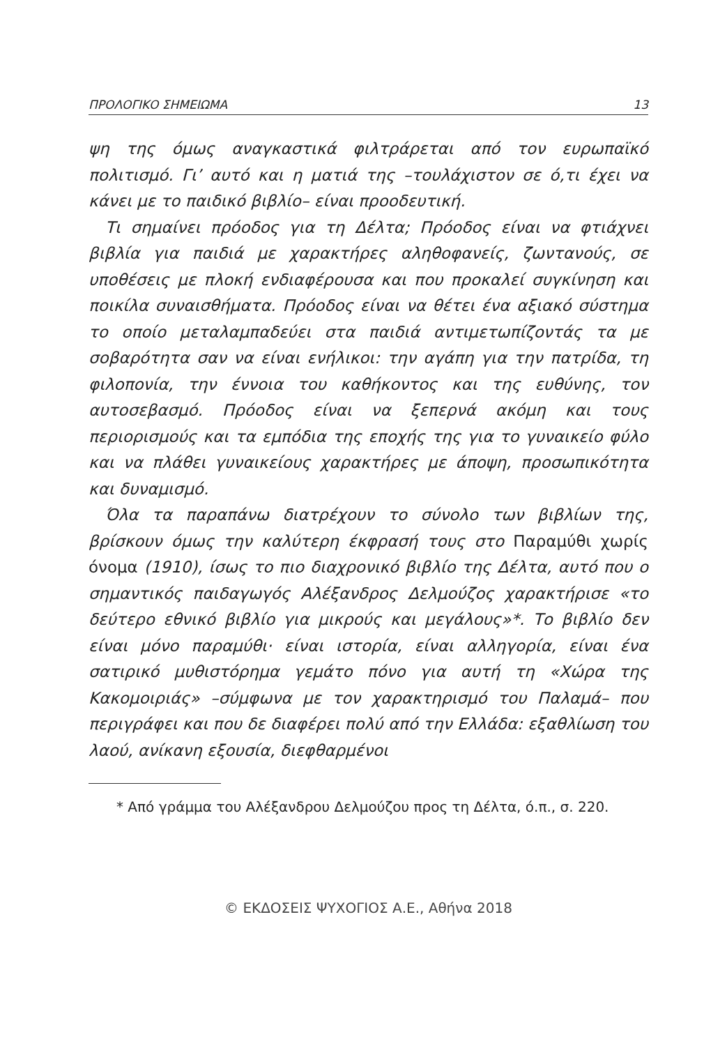ΠΡΟΛΟΓΙΚΟ ΣΗΜΕΙΩΜΑ 13
ψη της όμως αναγκαστικά φιλτράρεται από τον ευρωπαϊκό πολιτισμό. Γι’ αυτό και η ματιά της –τουλάχιστον σε ό,τι έχει να κάνει με το παιδικό βιβλίο– είναι προοδευτική.
Τι σημαίνει πρόοδος για τη Δέλτα; Πρόοδος είναι να φτιάχνει βιβλία για παιδιά με χαρακτήρες αληθοφανείς, ζωντανούς, σε υποθέσεις με πλοκή ενδιαφέρουσα και που προκαλεί συγκίνηση και ποικίλα συναισθήματα. Πρόοδος είναι να θέτει ένα αξιακό σύστημα το οποίο μεταλαμπαδεύει στα παιδιά αντιμετωπίζοντάς τα με σοβαρότητα σαν να είναι ενήλικοι: την αγάπη για την πατρίδα, τη φιλοπονία, την έννοια του καθήκοντος και της ευθύνης, τον αυτοσεβασμό. Πρόοδος είναι να ξεπερνά ακόμη και τους περιορισμούς και τα εμπόδια της εποχής της για το γυναικείο φύλο και να πλάθει γυναικείους χαρακτήρες με άποψη, προσωπικότητα και δυναμισμό.
Όλα τα παραπάνω διατρέχουν το σύνολο των βιβλίων της, βρίσκουν όμως την καλύτερη έκφρασή τους στο Παραμύθι χωρίς όνομα (1910), ίσως το πιο διαχρονικό βιβλίο της Δέλτα, αυτό που ο σημαντικός παιδαγωγός Αλέξανδρος Δελμούζος χαρακτήρισε «το δεύτερο εθνικό βιβλίο για μικρούς και μεγάλους»*. Το βιβλίο δεν είναι μόνο παραμύθι· είναι ιστορία, είναι αλληγορία, είναι ένα σατιρικό μυθιστόρημα γεμάτο πόνο για αυτή τη «Χώρα της Κακομοιριάς» –σύμφωνα με τον χαρακτηρισμό του Παλαμά– που περιγράφει και που δε διαφέρει πολύ από την Ελλάδα: εξαθλίωση του λαού, ανίκανη εξουσία, διεφθαρμένοι
* Από γράμμα του Αλέξανδρου Δελμούζου προς τη Δέλτα, ό.π., σ. 220.
© ΕΚΔΟΣΕΙΣ ΨΥΧΟΓΙΟΣ Α.Ε., Αθήνα 2018